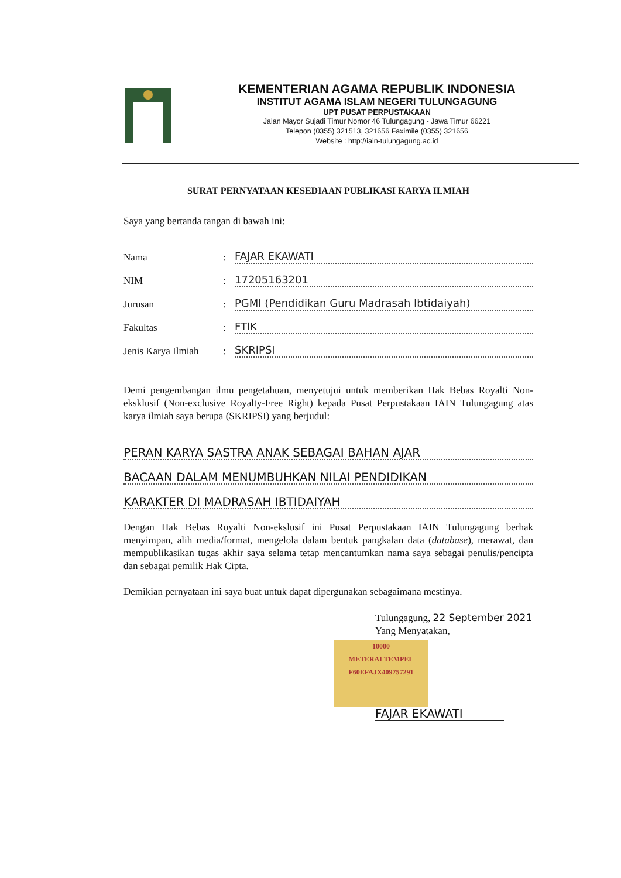KEMENTERIAN AGAMA REPUBLIK INDONESIA
INSTITUT AGAMA ISLAM NEGERI TULUNGAGUNG
UPT PUSAT PERPUSTAKAAN
Jalan Mayor Sujadi Timur Nomor 46 Tulungagung - Jawa Timur 66221
Telepon (0355) 321513, 321656 Faximile (0355) 321656
Website : http://iain-tulungagung.ac.id
SURAT PERNYATAAN KESEDIAAN PUBLIKASI KARYA ILMIAH
Saya yang bertanda tangan di bawah ini:
Nama: FAJAR EKAWATI
NIM: 17205163201
Jurusan: PGMI (Pendidikan Guru Madrasah Ibtidaiyah)
Fakultas: FTIK
Jenis Karya Ilmiah: SKRIPSI
Demi pengembangan ilmu pengetahuan, menyetujui untuk memberikan Hak Bebas Royalti Non-eksklusif (Non-exclusive Royalty-Free Right) kepada Pusat Perpustakaan IAIN Tulungagung atas karya ilmiah saya berupa (SKRIPSI) yang berjudul:
PERAN KARYA SASTRA ANAK SEBAGAI BAHAN AJAR
BACAAN DALAM MENUMBUHKAN NILAI PENDIDIKAN
KARAKTER DI MADRASAH IBTIDAIYAH
Dengan Hak Bebas Royalti Non-ekslusif ini Pusat Perpustakaan IAIN Tulungagung berhak menyimpan, alih media/format, mengelola dalam bentuk pangkalan data (database), merawat, dan mempublikasikan tugas akhir saya selama tetap mencantumkan nama saya sebagai penulis/pencipta dan sebagai pemilik Hak Cipta.
Demikian pernyataan ini saya buat untuk dapat dipergunakan sebagaimana mestinya.
Tulungagung, 22 September 2021
Yang Menyatakan,
10000
METERAI TEMPEL
F60EFAJX409757291
FAJAR EKAWATI